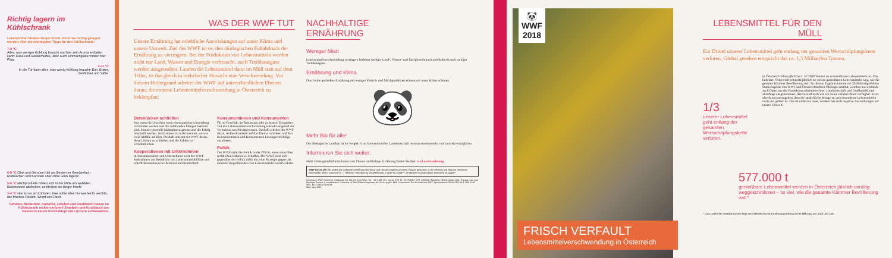Richtig lagern im Kühlschrank
Lebensmittel bleiben länger frisch, wenn sie richtig gelagert werden. Hier die wichtigsten Tipps für den Kühlschrank:
7-8 °C
Alles, was weniger Kühlung braucht und hier sein Aroma entfalten kann: Käse und Geräuchertes, aber auch Einmachgläser finden hier Platz.
4-11 °C
In die Tür kann alles, was wenig Kühlung braucht: Eier, Butter, Senftuben und Säfte.
6-8 °C Obst und Gemüse hält am Besten im Gemüsefach. Radieschen und Karotten aber ohne Grün lagern!
5-6 °C Milchprodukte fühlen sich in der Mitte am wohlsten. Essensreste abdecken, so bleiben sie länger frisch!
2-4 °C Hier ist es am kühlsten. Hier sollte alles hin was leicht verdirbt, wie frisches Fleisch, Wurst und Fisch.
Tomaten, Melanzani, Kartoffel, Zwiebel und Knoblauch haben im Kühlschrank nichts verloren! Zwiebeln und Knoblauch am Besten in einem Keramiktopf mit Löchern aufbewahren.
WAS DER WWF TUT
Unsere Ernährung hat erhebliche Auswirkungen auf unser Klima und unsere Umwelt. Ziel des WWF ist es, den ökologischen Fußabdruck der Ernährung zu verringern. Bei der Produktion von Lebensmitteln werden nicht nur Land, Wasser und Energie verbraucht, auch Treibhausgase werden ausgestoßen. Landen die Lebensmittel dann im Müll statt auf dem Teller, ist das gleich in mehrfacher Hinsicht eine Verschwendung. Vor diesem Hintergrund arbeitet der WWF auf unterschiedlichen Ebenen daran, die enorme Lebensmittelverschwendung in Österreich zu bekämpfen:
Datenlücken schließen
Nur wenn die Ursachen von Lebensmittelverschwendung verstanden werden und die anfallenden Mengen bekannt sind, können sinnvolle Maßnahmen gesetzt und der Erfolg überprüft werden. Noch immer ist nicht bekannt, wo wie viele Abfälle anfallen. Deshalb arbeitet der WWF daran, diese Lücken zu schließen und die Zahlen zu veröffentlichen.
Kooperationen mit Unternehmen
In Zusammenarbeit mit Unternehmen setzt der WWF Maßnahmen zur Reduktion von Lebensmittelabfällen und schafft Bewusstsein bei Personal und Kundschaft.
Konsumentinnen und Konsumenten
Ob im Geschäft, im Restaurant oder zu Hause: Ein großer Teil der Lebensmittelverschwendung entsteht aufgrund des Verhaltens von Privatpersonen. Deshalb arbeitet der WWF daran, Aufmerksamkeit auf das Thema zu lenken und den Konsumentinnen und Konsumenten Lösungsvorschläge anzubieten.
Politik
Der WWF sieht die Politik in der Pflicht, einen sinnvollen rechtlichen Rahmen zu schaffen. Der WWF setzt sich gegenüber der Politik dafür ein, eine Strategie gegen das sinnlose Wegschmeißen von Lebensmitteln zu entwickeln.
NACHHALTIGE ERNÄHRUNG
Weniger Mist!
Lebensmittelverschwendung verringern bedeutet weniger Land-, Wasser- und Energieverbrauch und dadurch auch weniger Treibhausgase.
Ernährung und Klima
Durch eine gesündere Ernährung mit weniger Fleisch- und Milchprodukten können wir unser Klima schonen.
🐼
Mehr Bio für alle!
Der ökologische Landbau ist im Vergleich zur konventionellen Landwirtschaft ressourcenschonender und umweltverträglicher.
Informieren Sie sich weiter:
Mehr Hintergrundinformationen zum Thema nachhaltige Ernährung finden Sie hier: wwf.at/ernaehrung
WWF Unser Ziel Wir wollen die weltweite Zerstörung der Natur und Umwelt stoppen und eine Zukunft gestalten, in der Mensch und Natur in Harmonie miteinander leben. www.wwf.at — Höchster Standard für Ökoeffektivität. Cradle to Cradle™ zertifizierte Druckprodukte innovated by gugler*.
Impressum: WWF Österreich, Ottakringer Str. 114-116, 1160 Wien; Tel.: +43 1 488 17-0; wwf.at; ZVR. Nr.: 751753867; DVR: 0283908; Redaktion: Helene Glatter-Götz, Theresa Gral, Julia Haslinger; Design: in-wonderland.at; Coverfoto: © Elen11/thinkstockphotos.de; Druck: gugler* Melk. Unterstützen Sie die Arbeit des WWF: Spendenkonto: IBAN: AT26 2011 1291 1268 3901, BIC: GIBAATWWXXX
Wien, April 2018
🐼
WWF
2018
FRISCH VERFAULT
Lebensmittelverschwendung in Österreich
LEBENSMITTEL FÜR DEN MÜLL
Ein Drittel unserer Lebensmittel geht entlang der gesamten Wertschöpfungskette verloren. Global gesehen entspricht das ca. 1,3 Milliarden Tonnen.
1/3
unserer Lebensmittel geht entlang der gesamten Wertschöpfungskette verloren.
In Österreich fallen jährlich ca. 577.000 Tonnen an vermeidbaren Lebensmitteln an. Das bedeutet: Österreich schmeißt jährlich so viel an genießbaren Lebensmitteln weg, wie die gesamte Kärntner Bevölkerung isst! Zu diesem Ergebnis kommt ein 2018 durchgeführtes Studienupdate von WWF und Österreichischem Ökologie-Institut, welches nun erstmals auch Daten aus der Produktion miteinberechnet. Landwirtschaft und Großhandel sind allerdings ausgenommen. Hierzu sind nach wie vor keine validen Daten verfügbar. Es ist also davon auszugehen, dass die tatsächliche Menge an verschwendeten Lebensmitteln noch viel größer ist. Das ist nicht nur teuer, sondern hat auch negative Auswirkungen auf unsere Umwelt.
577.000 t
genießbare Lebensmittel werden in Österreich jährlich unnötig weggeschmissen – so viel, wie die gesamte Kärntner Bevölkerung isst.*
* Laut Daten der Statistik Austria liegt der österreichische Ernährungsverbrauch bei 888,5 kg pro Kopf und Jahr.